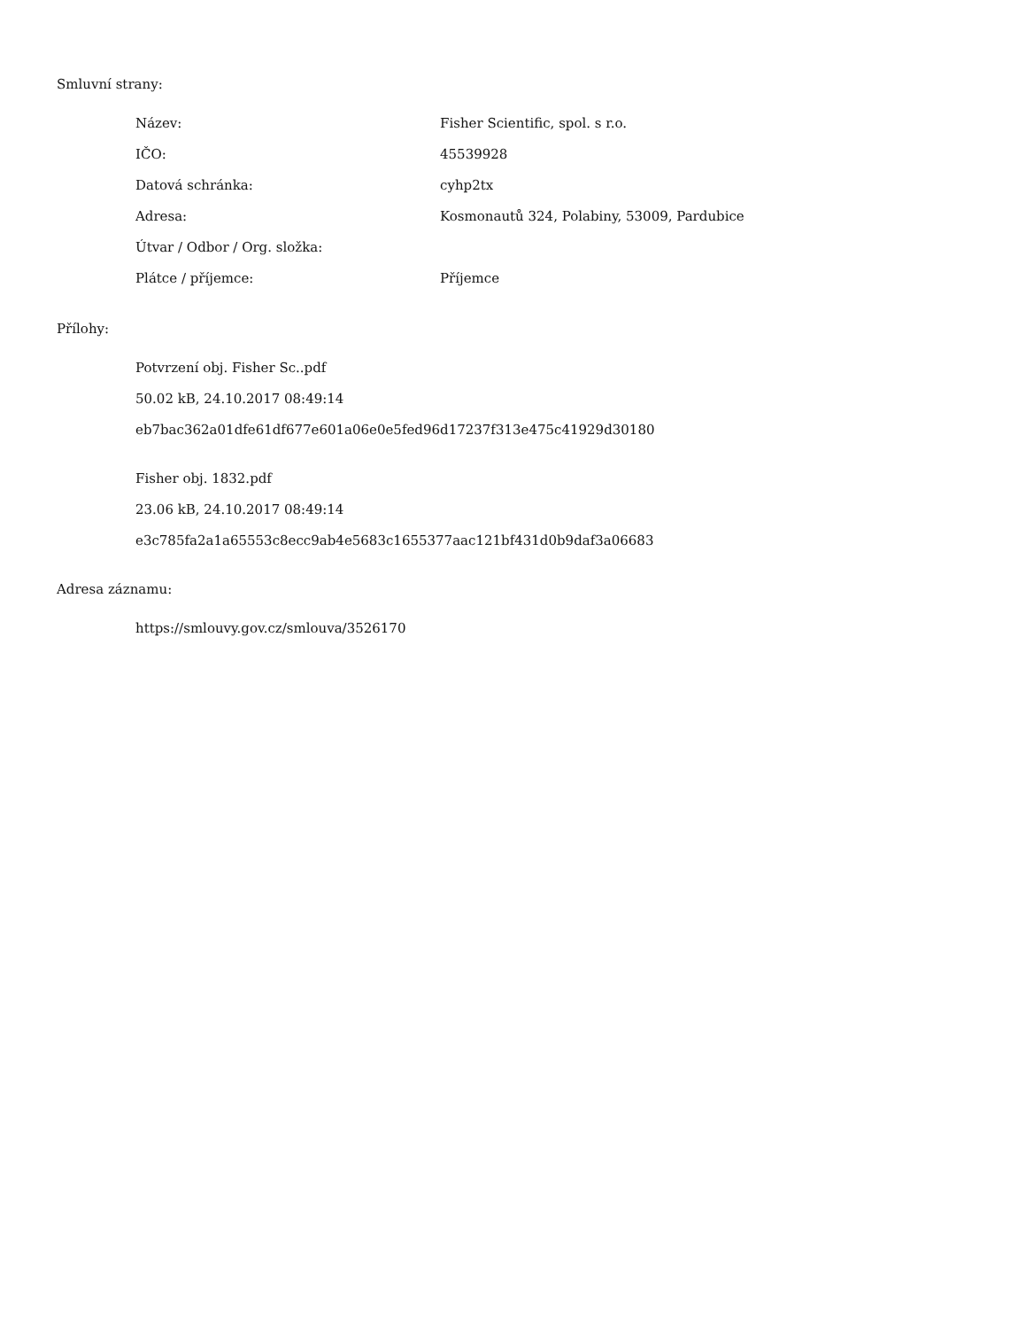Smluvní strany:
| Název: | Fisher Scientific, spol. s r.o. |
| IČO: | 45539928 |
| Datová schránka: | cyhp2tx |
| Adresa: | Kosmonautů 324, Polabiny, 53009, Pardubice |
| Útvar / Odbor / Org. složka: | |
| Plátce / příjemce: | Příjemce |
Přílohy:
Potvrzení obj. Fisher Sc..pdf
50.02 kB, 24.10.2017 08:49:14
eb7bac362a01dfe61df677e601a06e0e5fed96d17237f313e475c41929d30180
Fisher obj. 1832.pdf
23.06 kB, 24.10.2017 08:49:14
e3c785fa2a1a65553c8ecc9ab4e5683c1655377aac121bf431d0b9daf3a06683
Adresa záznamu:
https://smlouvy.gov.cz/smlouva/3526170